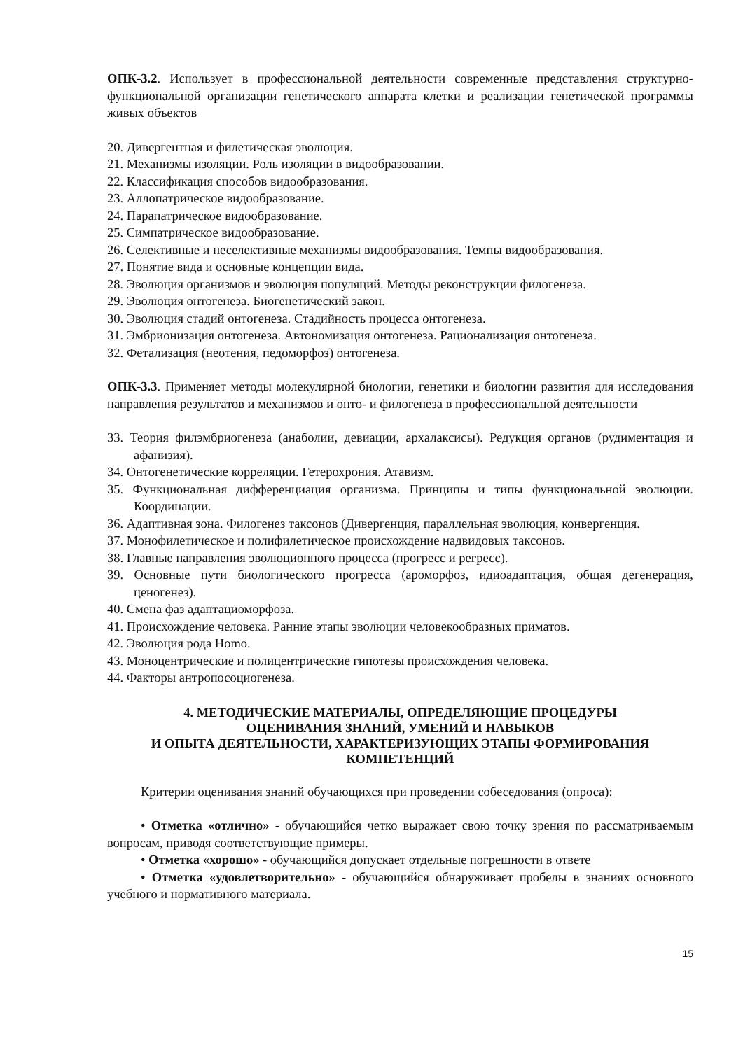ОПК-3.2. Использует в профессиональной деятельности современные представления структурно-функциональной организации генетического аппарата клетки и реализации генетической программы живых объектов
20. Дивергентная и филетическая эволюция.
21. Механизмы изоляции. Роль изоляции в видообразовании.
22. Классификация способов видообразования.
23. Аллопатрическое видообразование.
24. Парапатрическое видообразование.
25. Симпатрическое видообразование.
26. Селективные и неселективные механизмы видообразования. Темпы видообразования.
27. Понятие вида и основные концепции вида.
28. Эволюция организмов и эволюция популяций. Методы реконструкции филогенеза.
29. Эволюция онтогенеза. Биогенетический закон.
30. Эволюция стадий онтогенеза. Стадийность процесса онтогенеза.
31. Эмбрионизация онтогенеза. Автономизация онтогенеза. Рационализация онтогенеза.
32. Фетализация (неотения, педоморфоз) онтогенеза.
ОПК-3.3. Применяет методы молекулярной биологии, генетики и биологии развития для исследования направления результатов и механизмов и онто- и филогенеза в профессиональной деятельности
33. Теория филэмбриогенеза (анаболии, девиации, архалаксисы). Редукция органов (рудиментация и афанизия).
34. Онтогенетические корреляции. Гетерохрония. Атавизм.
35. Функциональная дифференциация организма. Принципы и типы функциональной эволюции. Координации.
36. Адаптивная зона. Филогенез таксонов (Дивергенция, параллельная эволюция, конвергенция.
37. Монофилетическое и полифилетическое происхождение надвидовых таксонов.
38. Главные направления эволюционного процесса (прогресс и регресс).
39. Основные пути биологического прогресса (ароморфоз, идиоадаптация, общая дегенерация, ценогенез).
40. Смена фаз адаптациоморфоза.
41. Происхождение человека. Ранние этапы эволюции человекообразных приматов.
42. Эволюция рода Homo.
43. Моноцентрические и полицентрические гипотезы происхождения человека.
44. Факторы антропосоциогенеза.
4. МЕТОДИЧЕСКИЕ МАТЕРИАЛЫ, ОПРЕДЕЛЯЮЩИЕ ПРОЦЕДУРЫ ОЦЕНИВАНИЯ ЗНАНИЙ, УМЕНИЙ И НАВЫКОВ
И ОПЫТА ДЕЯТЕЛЬНОСТИ, ХАРАКТЕРИЗУЮЩИХ ЭТАПЫ ФОРМИРОВАНИЯ КОМПЕТЕНЦИЙ
Критерии оценивания знаний обучающихся при проведении собеседования (опроса):
• Отметка «отлично» - обучающийся четко выражает свою точку зрения по рассматриваемым вопросам, приводя соответствующие примеры.
• Отметка «хорошо» - обучающийся допускает отдельные погрешности в ответе
• Отметка «удовлетворительно» - обучающийся обнаруживает пробелы в знаниях основного учебного и нормативного материала.
15